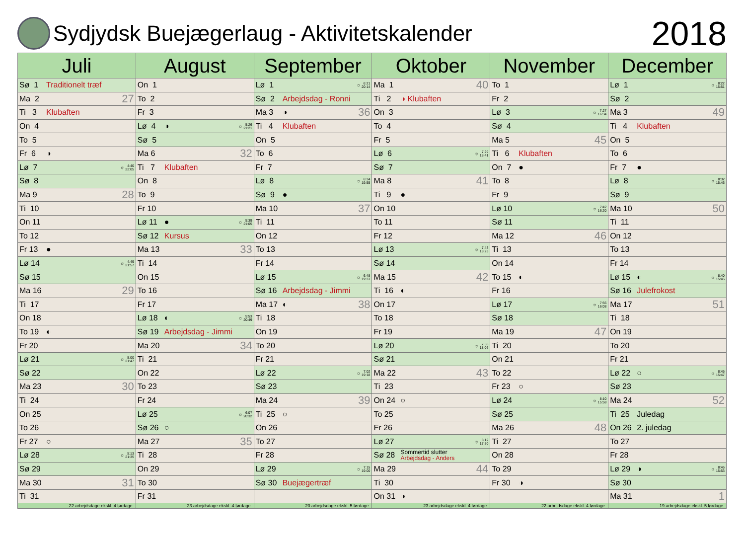Sydjydsk Buejægerlaug - Aktivitetskalender
2018
| Juli | August | September | Oktober | November | December |
| --- | --- | --- | --- | --- | --- |
| Sø 1 Traditionelt træf | On 1 | Lø 1 ☼ 6:21 20:14 | Ma 1 40 | To 1 | Lø 1 ☼ 8:22 15:51 |
| Ma 2 27 | To 2 | Sø 2 Arbejdsdag - Ronni | Ti 2 ◑ Klubaften | Fr 2 | Sø 2 |
| Ti 3 Klubaften | Fr 3 | Ma 3 ◑ 36 | On 3 | Lø 3 ☼ 7:27 16:34 | Ma 3 49 |
| On 4 | Lø 4 ◑ ☼ 5:26 21:21 | Ti 4 Klubaften | To 4 | Sø 4 | Ti 4 Klubaften |
| To 5 | Sø 5 | On 5 | Fr 5 | Ma 5 45 | On 5 |
| Fr 6 ◑ | Ma 6 32 | To 6 | Lø 6 ☼ 7:29 18:41 | Ti 6 Klubaften | To 6 |
| Lø 7 ☼ 4:40 22:05 | Ti 7 Klubaften | Fr 7 | Sø 7 | On 7 ● | Fr 7 ● |
| Sø 8 | On 8 | Lø 8 ☼ 6:34 19:55 | Ma 8 41 | To 8 | Lø 8 ☼ 8:32 15:46 |
| Ma 9 28 | To 9 | Sø 9 ● | Ti 9 ● | Fr 9 | Sø 9 |
| Ti 10 | Fr 10 | Ma 10 37 | On 10 | Lø 10 ☼ 7:42 16:20 | Ma 10 50 |
| On 11 | Lø 11 ● ☼ 5:39 21:05 | Ti 11 | To 11 | Sø 11 | Ti 11 |
| To 12 | Sø 12 Kursus | On 12 | Fr 12 | Ma 12 46 | On 12 |
| Fr 13 ● | Ma 13 33 | To 13 | Lø 13 ☼ 7:43 18:23 | Ti 13 | To 13 |
| Lø 14 ☼ 4:49 21:57 | Ti 14 | Fr 14 | Sø 14 | On 14 | Fr 14 |
| Sø 15 | On 15 | Lø 15 ☼ 6:48 19:37 | Ma 15 42 | To 15 ◐ | Lø 15 ◐ ☼ 8:40 15:45 |
| Ma 16 29 | To 16 | Sø 16 Arbejdsdag - Jimmi | Ti 16 ◐ | Fr 16 | Sø 16 Julefrokost |
| Ti 17 | Fr 17 | Ma 17 ◐ 38 | On 17 | Lø 17 ☼ 7:56 16:08 | Ma 17 51 |
| On 18 | Lø 18 ◐ ☼ 5:53 20:49 | Ti 18 | To 18 | Sø 18 | Ti 18 |
| To 19 ◐ | Sø 19 Arbejdsdag - Jimmi | On 19 | Fr 19 | Ma 19 47 | On 19 |
| Fr 20 | Ma 20 34 | To 20 | Lø 20 ☼ 7:58 18:06 | Ti 20 | To 20 |
| Lø 21 ☼ 5:00 21:47 | Ti 21 | Fr 21 | Sø 21 | On 21 | Fr 21 |
| Sø 22 | On 22 | Lø 22 ☼ 7:02 19:18 | Ma 22 43 | To 22 | Lø 22 ○ ☼ 8:45 15:47 |
| Ma 23 30 | To 23 | Sø 23 | Ti 23 | Fr 23 ○ | Sø 23 |
| Ti 24 | Fr 24 | Ma 24 39 | On 24 ○ | Lø 24 ☼ 8:10 15:58 | Ma 24 52 |
| On 25 | Lø 25 ☼ 6:07 20:32 | Ti 25 ○ | To 25 | Sø 25 | Ti 25 Juledag |
| To 26 | Sø 26 ○ | On 26 | Fr 26 | Ma 26 48 | On 26 2. juledag |
| Fr 27 ○ | Ma 27 35 | To 27 | Lø 27 ☼ 8:12 17:50 | Ti 27 | To 27 |
| Lø 28 ☼ 5:13 21:35 | Ti 28 | Fr 28 | Sø 28 Sommertid slutter Arbejdsdag - Anders | On 28 | Fr 28 |
| Sø 29 | On 29 | Lø 29 ☼ 7:15 19:00 | Ma 29 44 | To 29 | Lø 29 ◑ ☼ 8:46 15:53 |
| Ma 30 31 | To 30 | Sø 30 Buejægertræf | Ti 30 | Fr 30 ◑ | Sø 30 |
| Ti 31 | Fr 31 | | On 31 ◑ | | Ma 31 1 |
| 22 arbejdsdage ekskl. 4 lørdage | 23 arbejdsdage ekskl. 4 lørdage | 20 arbejdsdage ekskl. 5 lørdage | 23 arbejdsdage ekskl. 4 lørdage | 22 arbejdsdage ekskl. 4 lørdage | 19 arbejdsdage ekskl. 5 lørdage |